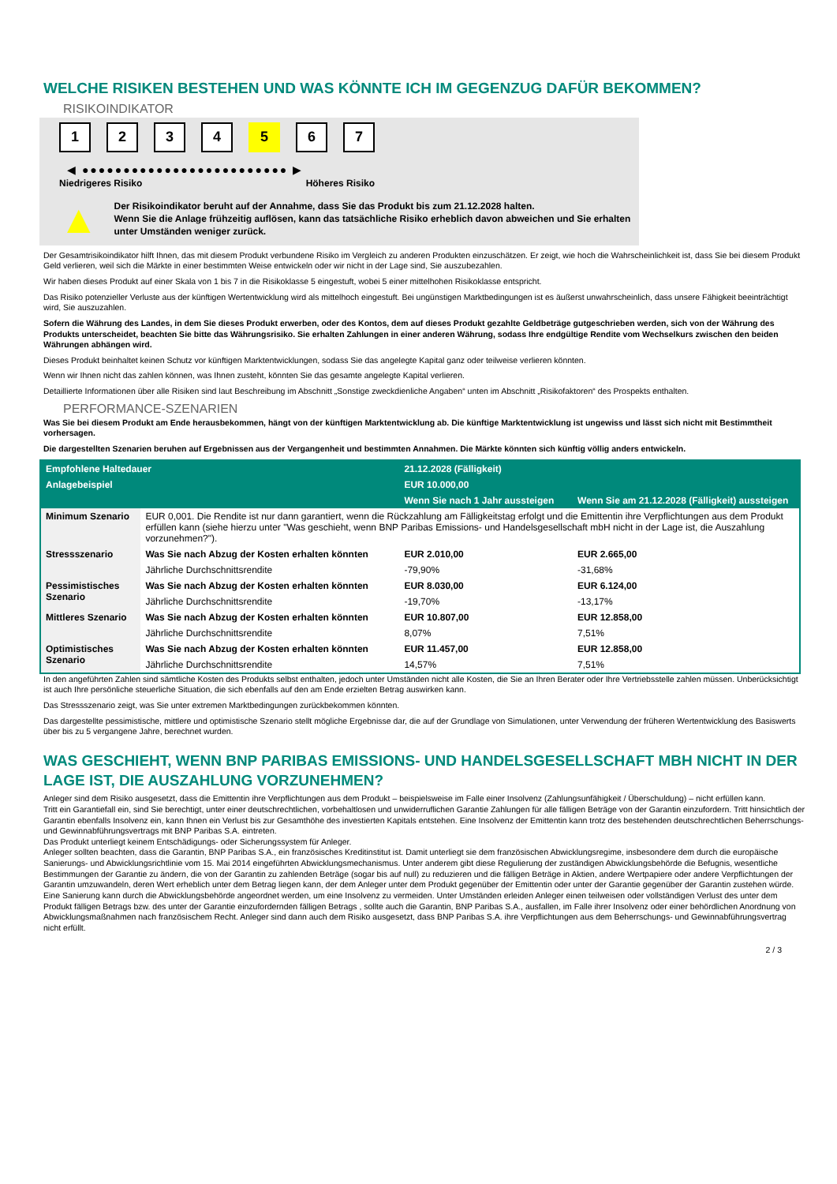WELCHE RISIKEN BESTEHEN UND WAS KÖNNTE ICH IM GEGENZUG DAFÜR BEKOMMEN?
RISIKOINDIKATOR
1234 5 6 7
◀ ●●●●●●●●●●●●●●●●●●●●●●●●● ▶
Niedrigeres Risiko Höheres Risiko
▲
Der Risikoindikator beruht auf der Annahme, dass Sie das Produkt bis zum 21.12.2028 halten.
Wenn Sie die Anlage frühzeitig auflösen, kann das tatsächliche Risiko erheblich davon abweichen und Sie erhalten unter Umständen weniger zurück.
Der Gesamtrisikoindikator hilft Ihnen, das mit diesem Produkt verbundene Risiko im Vergleich zu anderen Produkten einzuschätzen. Er zeigt, wie hoch die Wahrscheinlichkeit ist, dass Sie bei diesem Produkt Geld verlieren, weil sich die Märkte in einer bestimmten Weise entwickeln oder wir nicht in der Lage sind, Sie auszubezahlen.
Wir haben dieses Produkt auf einer Skala von 1 bis 7 in die Risikoklasse 5 eingestuft, wobei 5 einer mittelhohen Risikoklasse entspricht.
Das Risiko potenzieller Verluste aus der künftigen Wertentwicklung wird als mittelhoch eingestuft. Bei ungünstigen Marktbedingungen ist es äußerst unwahrscheinlich, dass unsere Fähigkeit beeinträchtigt wird, Sie auszuzahlen.
Sofern die Währung des Landes, in dem Sie dieses Produkt erwerben, oder des Kontos, dem auf dieses Produkt gezahlte Geldbeträge gutgeschrieben werden, sich von der Währung des Produkts unterscheidet, beachten Sie bitte das Währungsrisiko. Sie erhalten Zahlungen in einer anderen Währung, sodass Ihre endgültige Rendite vom Wechselkurs zwischen den beiden Währungen abhängen wird.
Dieses Produkt beinhaltet keinen Schutz vor künftigen Marktentwicklungen, sodass Sie das angelegte Kapital ganz oder teilweise verlieren könnten.
Wenn wir Ihnen nicht das zahlen können, was Ihnen zusteht, könnten Sie das gesamte angelegte Kapital verlieren.
Detaillierte Informationen über alle Risiken sind laut Beschreibung im Abschnitt „Sonstige zweckdienliche Angaben“ unten im Abschnitt „Risikofaktoren“ des Prospekts enthalten.
PERFORMANCE-SZENARIEN
Was Sie bei diesem Produkt am Ende herausbekommen, hängt von der künftigen Marktentwicklung ab. Die künftige Marktentwicklung ist ungewiss und lässt sich nicht mit Bestimmtheit vorhersagen.
Die dargestellten Szenarien beruhen auf Ergebnissen aus der Vergangenheit und bestimmten Annahmen. Die Märkte könnten sich künftig völlig anders entwickeln.
| Empfohlene Haltedauer | | 21.12.2028 (Fälligkeit) | |
| --- | --- | --- | --- |
| Anlagebeispiel | | EUR 10.000,00 | |
| | | Wenn Sie nach 1 Jahr aussteigen | Wenn Sie am 21.12.2028 (Fälligkeit) aussteigen |
| Minimum Szenario | EUR 0,001. Die Rendite ist nur dann garantiert, wenn die Rückzahlung am Fälligkeitstag erfolgt und die Emittentin ihre Verpflichtungen aus dem Produkt erfüllen kann (siehe hierzu unter "Was geschieht, wenn BNP Paribas Emissions- und Handelsgesellschaft mbH nicht in der Lage ist, die Auszahlung vorzunehmen?"). | | |
| Stressszenario | Was Sie nach Abzug der Kosten erhalten könnten | EUR 2.010,00 | EUR 2.665,00 |
| | Jährliche Durchschnittsrendite | -79,90% | -31,68% |
| Pessimistisches Szenario | Was Sie nach Abzug der Kosten erhalten könnten | EUR 8.030,00 | EUR 6.124,00 |
| | Jährliche Durchschnittsrendite | -19,70% | -13,17% |
| Mittleres Szenario | Was Sie nach Abzug der Kosten erhalten könnten | EUR 10.807,00 | EUR 12.858,00 |
| | Jährliche Durchschnittsrendite | 8,07% | 7,51% |
| Optimistisches Szenario | Was Sie nach Abzug der Kosten erhalten könnten | EUR 11.457,00 | EUR 12.858,00 |
| | Jährliche Durchschnittsrendite | 14,57% | 7,51% |
In den angeführten Zahlen sind sämtliche Kosten des Produkts selbst enthalten, jedoch unter Umständen nicht alle Kosten, die Sie an Ihren Berater oder Ihre Vertriebsstelle zahlen müssen. Unberücksichtigt ist auch Ihre persönliche steuerliche Situation, die sich ebenfalls auf den am Ende erzielten Betrag auswirken kann.
Das Stressszenario zeigt, was Sie unter extremen Marktbedingungen zurückbekommen könnten.
Das dargestellte pessimistische, mittlere und optimistische Szenario stellt mögliche Ergebnisse dar, die auf der Grundlage von Simulationen, unter Verwendung der früheren Wertentwicklung des Basiswerts über bis zu 5 vergangene Jahre, berechnet wurden.
WAS GESCHIEHT, WENN BNP PARIBAS EMISSIONS- UND HANDELSGESELLSCHAFT MBH NICHT IN DER LAGE IST, DIE AUSZAHLUNG VORZUNEHMEN?
Anleger sind dem Risiko ausgesetzt, dass die Emittentin ihre Verpflichtungen aus dem Produkt – beispielsweise im Falle einer Insolvenz (Zahlungsunfähigkeit / Überschuldung) – nicht erfüllen kann.
Tritt ein Garantiefall ein, sind Sie berechtigt, unter einer deutschrechtlichen, vorbehaltlosen und unwiderruflichen Garantie Zahlungen für alle fälligen Beträge von der Garantin einzufordern. Tritt hinsichtlich der Garantin ebenfalls Insolvenz ein, kann Ihnen ein Verlust bis zur Gesamthöhe des investierten Kapitals entstehen. Eine Insolvenz der Emittentin kann trotz des bestehenden deutschrechtlichen Beherrschungs- und Gewinnabführungsvertrags mit BNP Paribas S.A. eintreten.
Das Produkt unterliegt keinem Entschädigungs- oder Sicherungssystem für Anleger.
Anleger sollten beachten, dass die Garantin, BNP Paribas S.A., ein französisches Kreditinstitut ist. Damit unterliegt sie dem französischen Abwicklungsregime, insbesondere dem durch die europäische Sanierungs- und Abwicklungsrichtlinie vom 15. Mai 2014 eingeführten Abwicklungsmechanismus. Unter anderem gibt diese Regulierung der zuständigen Abwicklungsbehörde die Befugnis, wesentliche Bestimmungen der Garantie zu ändern, die von der Garantin zu zahlenden Beträge (sogar bis auf null) zu reduzieren und die fälligen Beträge in Aktien, andere Wertpapiere oder andere Verpflichtungen der Garantin umzuwandeln, deren Wert erheblich unter dem Betrag liegen kann, der dem Anleger unter dem Produkt gegenüber der Emittentin oder unter der Garantie gegenüber der Garantin zustehen würde. Eine Sanierung kann durch die Abwicklungsbehörde angeordnet werden, um eine Insolvenz zu vermeiden. Unter Umständen erleiden Anleger einen teilweisen oder vollständigen Verlust des unter dem Produkt fälligen Betrags bzw. des unter der Garantie einzufordernden fälligen Betrags , sollte auch die Garantin, BNP Paribas S.A., ausfallen, im Falle ihrer Insolvenz oder einer behördlichen Anordnung von Abwicklungsmaßnahmen nach französischem Recht. Anleger sind dann auch dem Risiko ausgesetzt, dass BNP Paribas S.A. ihre Verpflichtungen aus dem Beherrschungs- und Gewinnabführungsvertrag nicht erfüllt.
2 / 3